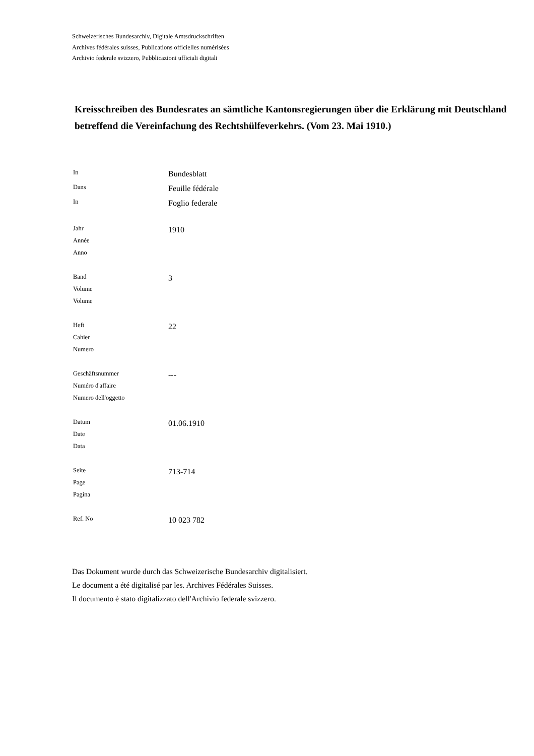Schweizerisches Bundesarchiv, Digitale Amtsdruckschriften
Archives fédérales suisses, Publications officielles numérisées
Archivio federale svizzero, Pubblicazioni ufficiali digitali
Kreisschreiben des Bundesrates an sämtliche Kantonsregierungen über die Erklärung mit Deutschland betreffend die Vereinfachung des Rechtshülfeverkehrs. (Vom 23. Mai 1910.)
| In | Bundesblatt |
| Dans | Feuille fédérale |
| In | Foglio federale |
| Jahr Année Anno | 1910 |
| Band Volume Volume | 3 |
| Heft Cahier Numero | 22 |
| Geschäftsnummer Numéro d'affaire Numero dell'oggetto | --- |
| Datum Date Data | 01.06.1910 |
| Seite Page Pagina | 713-714 |
| Ref. No | 10 023 782 |
Das Dokument wurde durch das Schweizerische Bundesarchiv digitalisiert.
Le document a été digitalisé par les. Archives Fédérales Suisses.
Il documento è stato digitalizzato dell'Archivio federale svizzero.